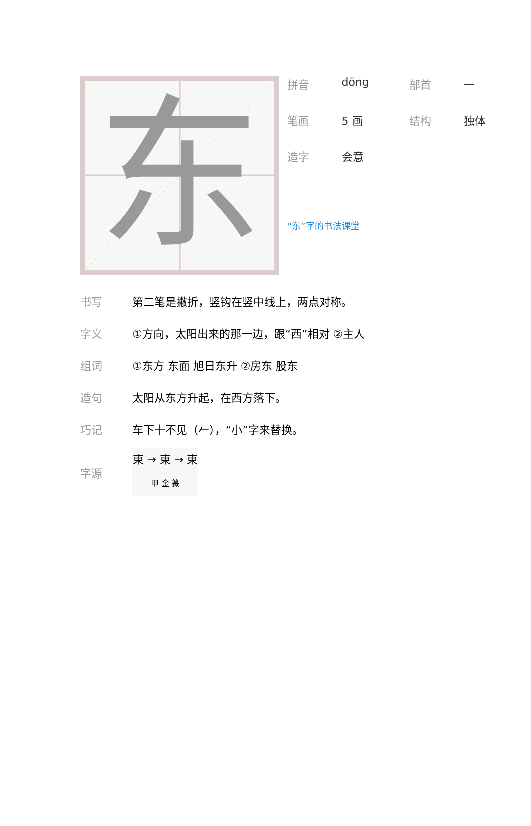东
| 拼音 | dōng | 部首 | 一 |
| 笔画 | 5 画 | 结构 | 独体 |
| 造字 | 会意 | | |
“东”字的书法课堂
| 书写 | 第二笔是撇折，竖钩在竖中线上，两点对称。 |
| 字义 | ①方向，太阳出来的那一边，跟“西”相对 ②主人 |
| 组词 | ①东方 东面 旭日东升 ②房东 股东 |
| 造句 | 太阳从东方升起，在西方落下。 |
| 巧记 | 车下十不见（𠂉），“小”字来替换。 |
| 字源 | 東 → 東 → 東 甲 金 篆 |